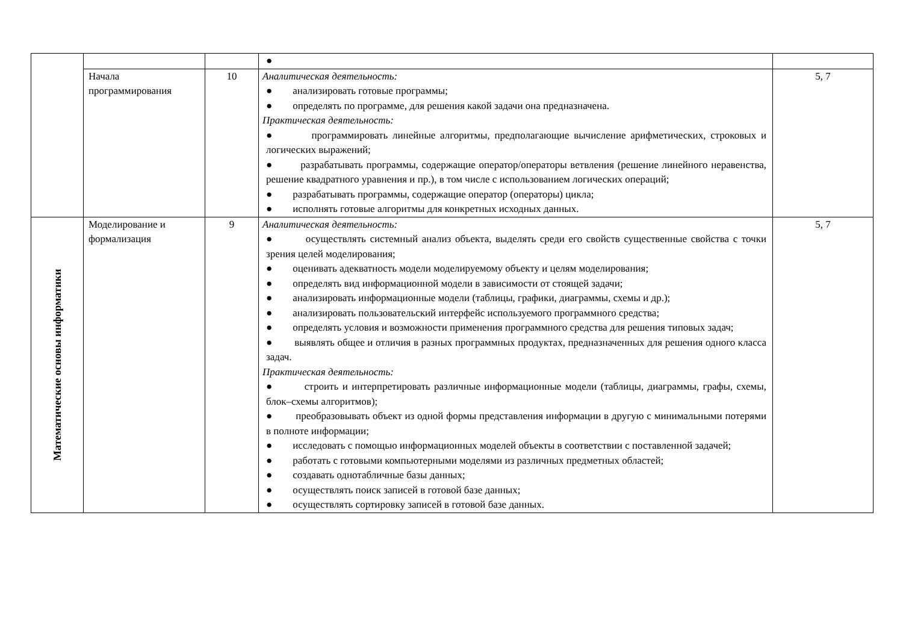| | | | ● | |
| | Начала программирования | 10 | Аналитическая деятельность: ● анализировать готовые программы; ● определять по программе, для решения какой задачи она предназначена. Практическая деятельность: ● программировать линейные алгоритмы, предполагающие вычисление арифметических, строковых и логических выражений; ● разрабатывать программы, содержащие оператор/операторы ветвления (решение линейного неравенства, решение квадратного уравнения и пр.), в том числе с использованием логических операций; ● разрабатывать программы, содержащие оператор (операторы) цикла; ● исполнять готовые алгоритмы для конкретных исходных данных. | 5, 7 |
| Математические основы информатики | Моделирование и формализация | 9 | Аналитическая деятельность: ● осуществлять системный анализ объекта, выделять среди его свойств существенные свойства с точки зрения целей моделирования; ● оценивать адекватность модели моделируемому объекту и целям моделирования; ● определять вид информационной модели в зависимости от стоящей задачи; ● анализировать информационные модели (таблицы, графики, диаграммы, схемы и др.); ● анализировать пользовательский интерфейс используемого программного средства; ● определять условия и возможности применения программного средства для решения типовых задач; ● выявлять общее и отличия в разных программных продуктах, предназначенных для решения одного класса задач. Практическая деятельность: ● строить и интерпретировать различные информационные модели (таблицы, диаграммы, графы, схемы, блок–схемы алгоритмов); ● преобразовывать объект из одной формы представления информации в другую с минимальными потерями в полноте информации; ● исследовать с помощью информационных моделей объекты в соответствии с поставленной задачей; ● работать с готовыми компьютерными моделями из различных предметных областей; ● создавать однотабличные базы данных; ● осуществлять поиск записей в готовой базе данных; ● осуществлять сортировку записей в готовой базе данных. | 5, 7 |